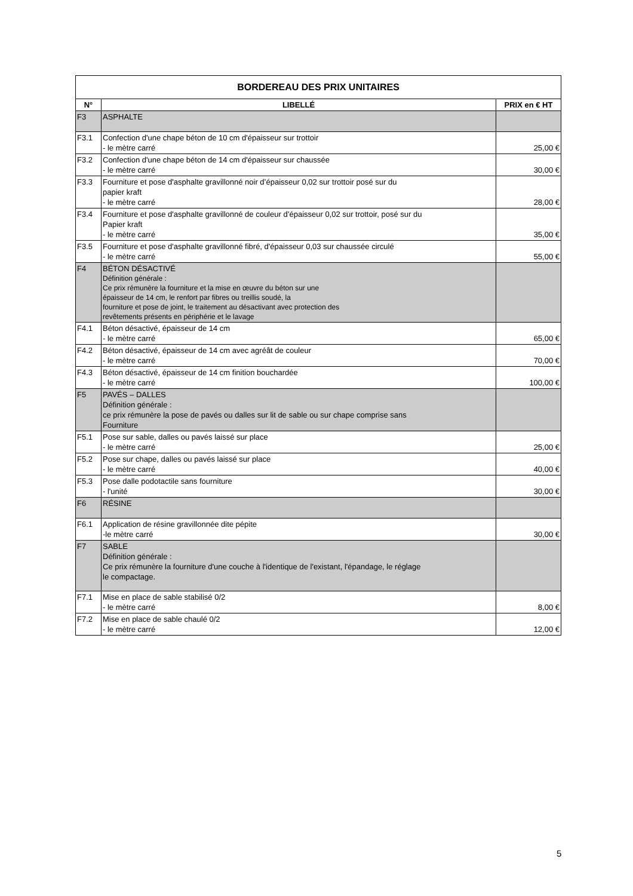| BORDEREAU DES PRIX UNITAIRES | | |
| --- | --- | --- |
| N° | LIBELLÉ | PRIX en € HT |
| F3 | ASPHALTE | |
| F3.1 | Confection d'une chape béton de 10 cm d'épaisseur sur trottoir - le mètre carré | 25,00 € |
| F3.2 | Confection d'une chape béton de 14 cm d'épaisseur sur chaussée - le mètre carré | 30,00 € |
| F3.3 | Fourniture et pose d'asphalte gravillonné noir d’épaisseur 0,02 sur trottoir posé sur du papier kraft - le mètre carré | 28,00 € |
| F3.4 | Fourniture et pose d'asphalte gravillonné de couleur d’épaisseur 0,02 sur trottoir, posé sur du Papier kraft - le mètre carré | 35,00 € |
| F3.5 | Fourniture et pose d'asphalte gravillonné fibré, d'épaisseur 0,03 sur chaussée circulé - le mètre carré | 55,00 € |
| F4 | BÉTON DÉSACTIVÉ Définition générale : Ce prix rémunère la fourniture et la mise en œuvre du béton sur une épaisseur de 14 cm, le renfort par fibres ou treillis soudé, la fourniture et pose de joint, le traitement au désactivant avec protection des revêtements présents en périphérie et le lavage | |
| F4.1 | Béton désactivé, épaisseur de 14 cm - le mètre carré | 65,00 € |
| F4.2 | Béton désactivé, épaisseur de 14 cm avec agréât de couleur - le mètre carré | 70,00 € |
| F4.3 | Béton désactivé, épaisseur de 14 cm finition bouchardée - le mètre carré | 100,00 € |
| F5 | PAVÉS – DALLES Définition générale : ce prix rémunère la pose de pavés ou dalles sur lit de sable ou sur chape comprise sans Fourniture | |
| F5.1 | Pose sur sable, dalles ou pavés laissé sur place - le mètre carré | 25,00 € |
| F5.2 | Pose sur chape, dalles ou pavés laissé sur place - le mètre carré | 40,00 € |
| F5.3 | Pose dalle podotactile sans fourniture - l'unité | 30,00 € |
| F6 | RÉSINE | |
| F6.1 | Application de résine gravillonnée dite pépite -le mètre carré | 30,00 € |
| F7 | SABLE Définition générale : Ce prix rémunère la fourniture d'une couche à l'identique de l'existant, l'épandage, le réglage le compactage. | |
| F7.1 | Mise en place de sable stabilisé 0/2 - le mètre carré | 8,00 € |
| F7.2 | Mise en place de sable chaulé 0/2 - le mètre carré | 12,00 € |
5